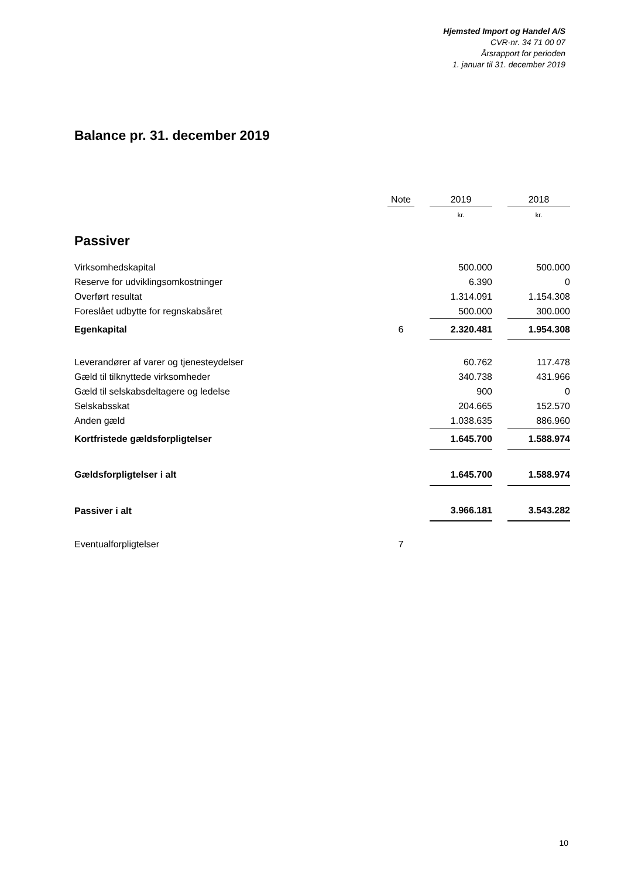Hjemsted Import og Handel A/S
CVR-nr. 34 71 00 07
Årsrapport for perioden
1. januar til 31. december 2019
Balance pr. 31. december 2019
| | Note | | 2019 | | 2018 |
| --- | --- | --- | --- | --- | --- |
| | | | kr. | | kr. |
| Passiver | | | | | |
| Virksomhedskapital | | | 500.000 | | 500.000 |
| Reserve for udviklingsomkostninger | | | 6.390 | | 0 |
| Overført resultat | | | 1.314.091 | | 1.154.308 |
| Foreslået udbytte for regnskabsåret | | | 500.000 | | 300.000 |
| Egenkapital | 6 | | 2.320.481 | | 1.954.308 |
| Leverandører af varer og tjenesteydelser | | | 60.762 | | 117.478 |
| Gæld til tilknyttede virksomheder | | | 340.738 | | 431.966 |
| Gæld til selskabsdeltagere og ledelse | | | 900 | | 0 |
| Selskabsskat | | | 204.665 | | 152.570 |
| Anden gæld | | | 1.038.635 | | 886.960 |
| Kortfristede gældsforpligtelser | | | 1.645.700 | | 1.588.974 |
| Gældsforpligtelser i alt | | | 1.645.700 | | 1.588.974 |
| Passiver i alt | | | 3.966.181 | | 3.543.282 |
| Eventualforpligtelser | 7 | | | | |
10